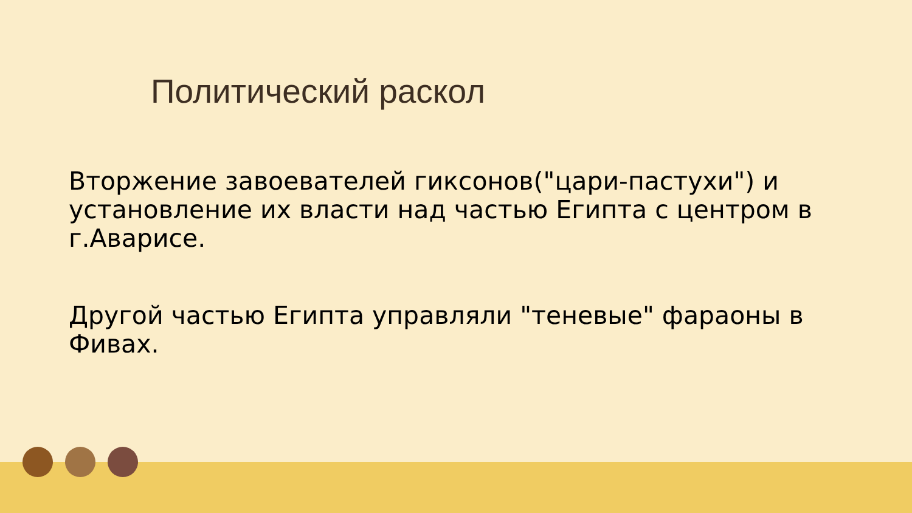Политический раскол
Вторжение завоевателей гиксонов("цари-пастухи") и установление их власти над частью Египта с центром в г.Аварисе.
Другой частью Египта управляли "теневые" фараоны в Фивах.